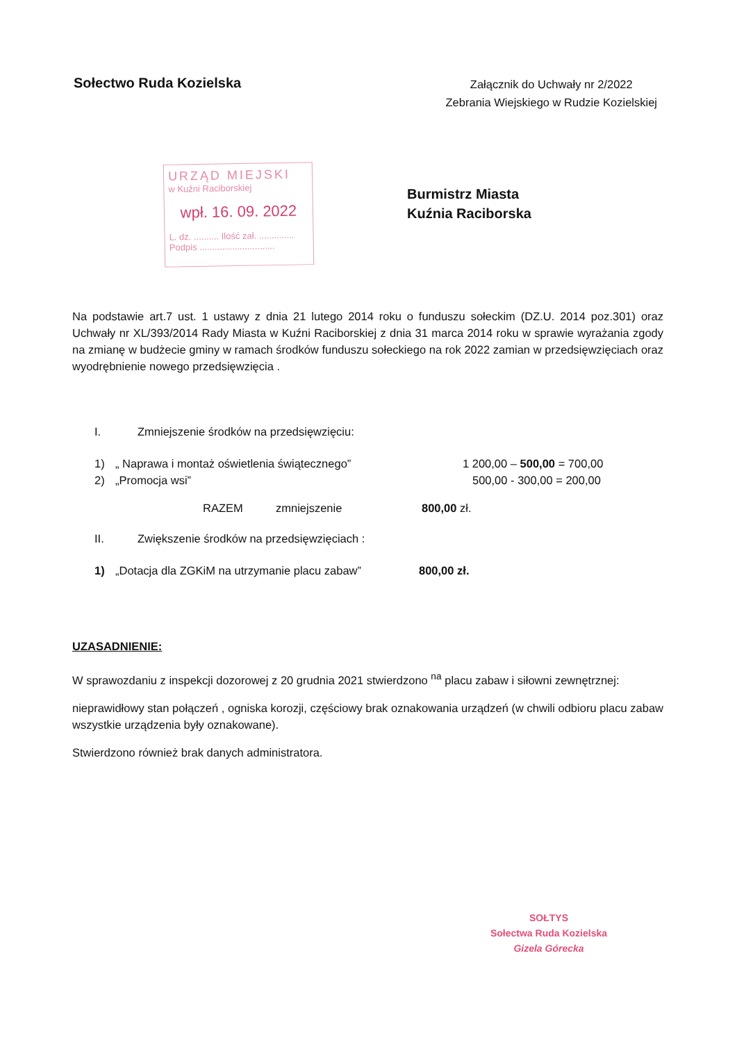Sołectwo Ruda Kozielska
Załącznik do Uchwały nr 2/2022
Zebrania Wiejskiego w Rudzie Kozielskiej
URZĄD MIEJSKI
w Kuźni Raciborskiej
wpł. 16. 09. 2022
L. dz. .......... Ilość zał. ..............
Podpis ..............................
Burmistrz Miasta
Kuźnia Raciborska
Na podstawie art.7 ust. 1 ustawy z dnia 21 lutego 2014 roku o funduszu sołeckim (DZ.U. 2014 poz.301) oraz Uchwały nr XL/393/2014 Rady Miasta w Kuźni Raciborskiej z dnia 31 marca 2014 roku w sprawie wyrażania zgody na zmianę w budżecie gminy w ramach środków funduszu sołeckiego na rok 2022 zamian w przedsięwzięciach oraz wyodrębnienie nowego przedsięwzięcia .
I. Zmniejszenie środków na przedsięwzięciu:
1) „ Naprawa i montaż oświetlenia świątecznego” 1 200,00 – 500,00 = 700,00
2) „Promocja wsi” 500,00 - 300,00 = 200,00
RAZEM zmniejszenie 800,00 zł.
II. Zwiększenie środków na przedsięwzięciach :
1) „Dotacja dla ZGKiM na utrzymanie placu zabaw” 800,00 zł.
UZASADNIENIE:
W sprawozdaniu z inspekcji dozorowej z 20 grudnia 2021 stwierdzono <sup>na</sup> placu zabaw i siłowni zewnętrznej:
nieprawidłowy stan połączeń , ogniska korozji, częściowy brak oznakowania urządzeń (w chwili odbioru placu zabaw wszystkie urządzenia były oznakowane).
Stwierdzono również brak danych administratora.
SOŁTYS
Sołectwa Ruda Kozielska
Gizela Górecka